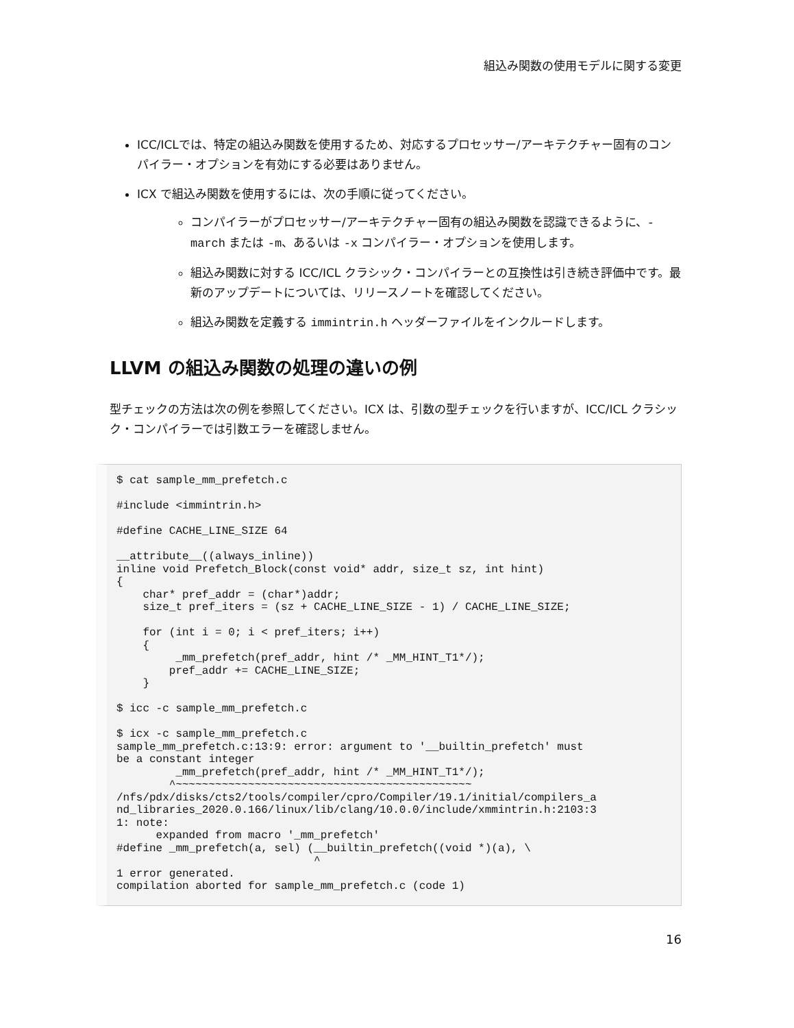組込み関数の使用モデルに関する変更
ICC/ICLでは、特定の組込み関数を使用するため、対応するプロセッサー/アーキテクチャー固有のコンパイラー・オプションを有効にする必要はありません。
ICX で組込み関数を使用するには、次の手順に従ってください。
コンパイラーがプロセッサー/アーキテクチャー固有の組込み関数を認識できるように、-march または -m、あるいは -x コンパイラー・オプションを使用します。
組込み関数に対する ICC/ICL クラシック・コンパイラーとの互換性は引き続き評価中です。最新のアップデートについては、リリースノートを確認してください。
組込み関数を定義する immintrin.h ヘッダーファイルをインクルードします。
LLVM の組込み関数の処理の違いの例
型チェックの方法は次の例を参照してください。ICX は、引数の型チェックを行いますが、ICC/ICL クラシック・コンパイラーでは引数エラーを確認しません。
$ cat sample_mm_prefetch.c

#include <immintrin.h>

#define CACHE_LINE_SIZE 64

__attribute__((always_inline))
inline void Prefetch_Block(const void* addr, size_t sz, int hint)
{
    char* pref_addr = (char*)addr;
    size_t pref_iters = (sz + CACHE_LINE_SIZE - 1) / CACHE_LINE_SIZE;

    for (int i = 0; i < pref_iters; i++)
    {
         _mm_prefetch(pref_addr, hint /* _MM_HINT_T1*/);
        pref_addr += CACHE_LINE_SIZE;
    }

$ icc -c sample_mm_prefetch.c

$ icx -c sample_mm_prefetch.c
sample_mm_prefetch.c:13:9: error: argument to '__builtin_prefetch' must
be a constant integer
         _mm_prefetch(pref_addr, hint /* _MM_HINT_T1*/);
        ^~~~~~~~~~~~~~~~~~~~~~~~~~~~~~~~~~~~~~~~~~~~~~
/nfs/pdx/disks/cts2/tools/compiler/cpro/Compiler/19.1/initial/compilers_a
nd_libraries_2020.0.166/linux/lib/clang/10.0.0/include/xmmintrin.h:2103:3
1: note:
      expanded from macro '_mm_prefetch'
#define _mm_prefetch(a, sel) (__builtin_prefetch((void *)(a), \
                              ^
1 error generated.
compilation aborted for sample_mm_prefetch.c (code 1)
16